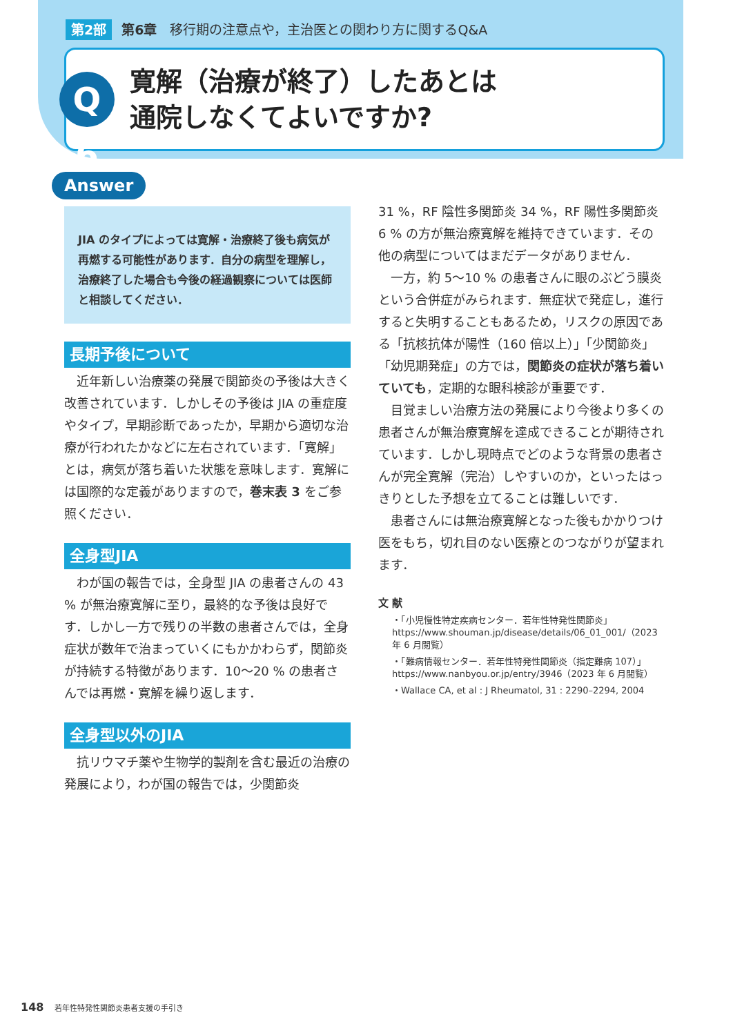第2部 第6章　移行期の注意点や，主治医との関わり方に関するQ&A
Q 6
寛解（治療が終了）したあとは
通院しなくてよいですか?
Answer
JIA のタイプによっては寛解・治療終了後も病気が再燃する可能性があります．自分の病型を理解し，治療終了した場合も今後の経過観察については医師と相談してください．
長期予後について
近年新しい治療薬の発展で関節炎の予後は大きく改善されています．しかしその予後は JIA の重症度やタイプ，早期診断であったか，早期から適切な治療が行われたかなどに左右されています．「寛解」とは，病気が落ち着いた状態を意味します．寛解には国際的な定義がありますので，巻末表 3 をご参照ください．
全身型JIA
わが国の報告では，全身型 JIA の患者さんの 43 % が無治療寛解に至り，最終的な予後は良好です．しかし一方で残りの半数の患者さんでは，全身症状が数年で治まっていくにもかかわらず，関節炎が持続する特徴があります．10〜20 % の患者さんでは再燃・寛解を繰り返します．
全身型以外のJIA
抗リウマチ薬や生物学的製剤を含む最近の治療の発展により，わが国の報告では，少関節炎
31 %，RF 陰性多関節炎 34 %，RF 陽性多関節炎 6 % の方が無治療寛解を維持できています．その他の病型についてはまだデータがありません．
一方，約 5〜10 % の患者さんに眼のぶどう膜炎という合併症がみられます．無症状で発症し，進行すると失明することもあるため，リスクの原因である「抗核抗体が陽性（160 倍以上）」「少関節炎」「幼児期発症」の方では，関節炎の症状が落ち着いていても，定期的な眼科検診が重要です．
目覚ましい治療方法の発展により今後より多くの患者さんが無治療寛解を達成できることが期待されています．しかし現時点でどのような背景の患者さんが完全寛解（完治）しやすいのか，といったはっきりとした予想を立てることは難しいです．
患者さんには無治療寛解となった後もかかりつけ医をもち，切れ目のない医療とのつながりが望まれます．
文 献
・「小児慢性特定疾病センター．若年性特発性関節炎」https://www.shouman.jp/disease/details/06_01_001/（2023 年 6 月閲覧）
・「難病情報センター．若年性特発性関節炎（指定難病 107）」https://www.nanbyou.or.jp/entry/3946（2023 年 6 月閲覧）
・Wallace CA, et al : J Rheumatol, 31 : 2290–2294, 2004
148 若年性特発性関節炎患者支援の手引き